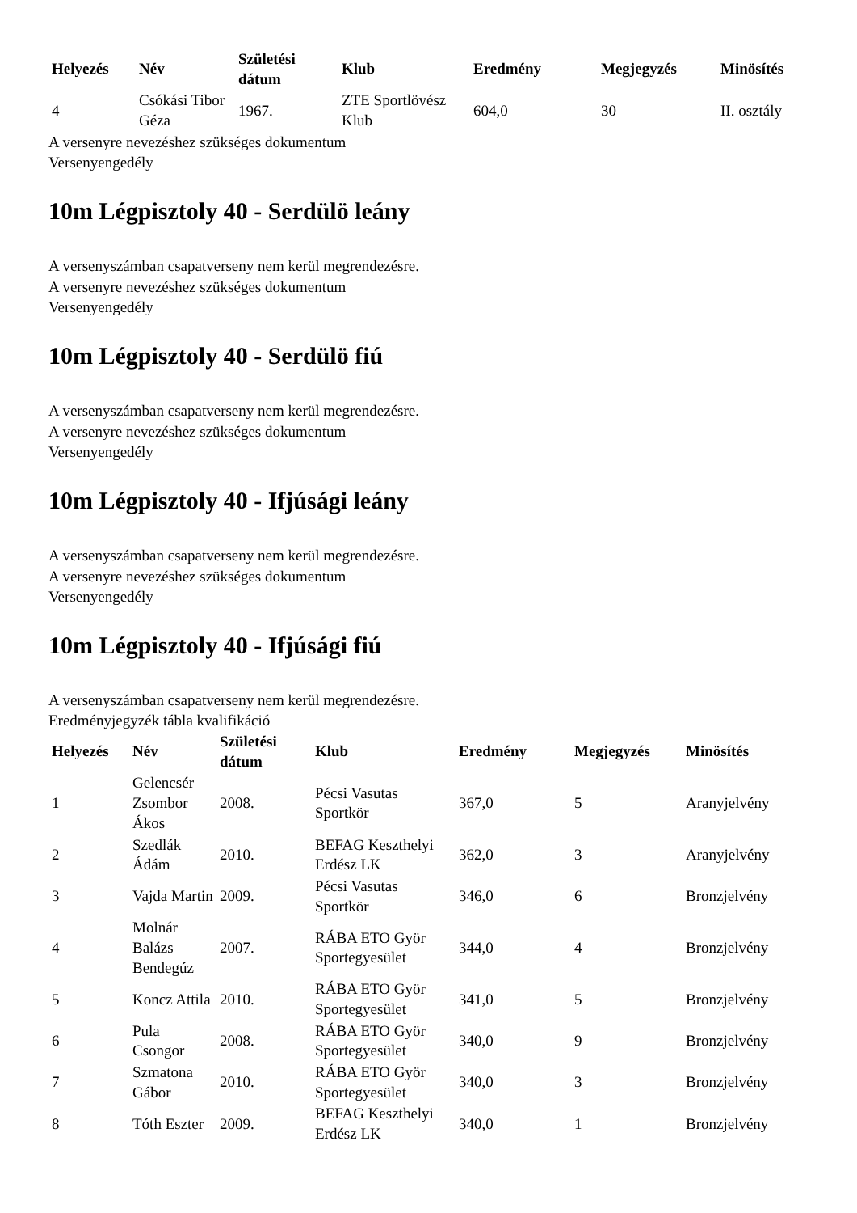| Helyezés | Név | Születési dátum | Klub | Eredmény | Megjegyzés | Minösítés |
| --- | --- | --- | --- | --- | --- | --- |
| 4 | Csókási Tibor Géza | 1967. | ZTE Sportlövész Klub | 604,0 | 30 | II. osztály |
A versenyre nevezéshez szükséges dokumentum
Versenyengedély
10m Légpisztoly 40 - Serdülö leány
A versenyszámban csapatverseny nem kerül megrendezésre.
A versenyre nevezéshez szükséges dokumentum
Versenyengedély
10m Légpisztoly 40 - Serdülö fiú
A versenyszámban csapatverseny nem kerül megrendezésre.
A versenyre nevezéshez szükséges dokumentum
Versenyengedély
10m Légpisztoly 40 - Ifjúsági leány
A versenyszámban csapatverseny nem kerül megrendezésre.
A versenyre nevezéshez szükséges dokumentum
Versenyengedély
10m Légpisztoly 40 - Ifjúsági fiú
A versenyszámban csapatverseny nem kerül megrendezésre.
Eredményjegyzék tábla kvalifikáció
| Helyezés | Név | Születési dátum | Klub | Eredmény | Megjegyzés | Minösítés |
| --- | --- | --- | --- | --- | --- | --- |
| 1 | Gelencsér Zsombor Ákos | 2008. | Pécsi Vasutas Sportkör | 367,0 | 5 | Aranyjelvény |
| 2 | Szedlák Ádám | 2010. | BEFAG Keszthelyi Erdész LK | 362,0 | 3 | Aranyjelvény |
| 3 | Vajda Martin | 2009. | Pécsi Vasutas Sportkör | 346,0 | 6 | Bronzjelvény |
| 4 | Molnár Balázs Bendegúz | 2007. | RÁBA ETO Györ Sportegyesület | 344,0 | 4 | Bronzjelvény |
| 5 | Koncz Attila | 2010. | RÁBA ETO Györ Sportegyesület | 341,0 | 5 | Bronzjelvény |
| 6 | Pula Csongor | 2008. | RÁBA ETO Györ Sportegyesület | 340,0 | 9 | Bronzjelvény |
| 7 | Szmatona Gábor | 2010. | RÁBA ETO Györ Sportegyesület | 340,0 | 3 | Bronzjelvény |
| 8 | Tóth Eszter | 2009. | BEFAG Keszthelyi Erdész LK | 340,0 | 1 | Bronzjelvény |